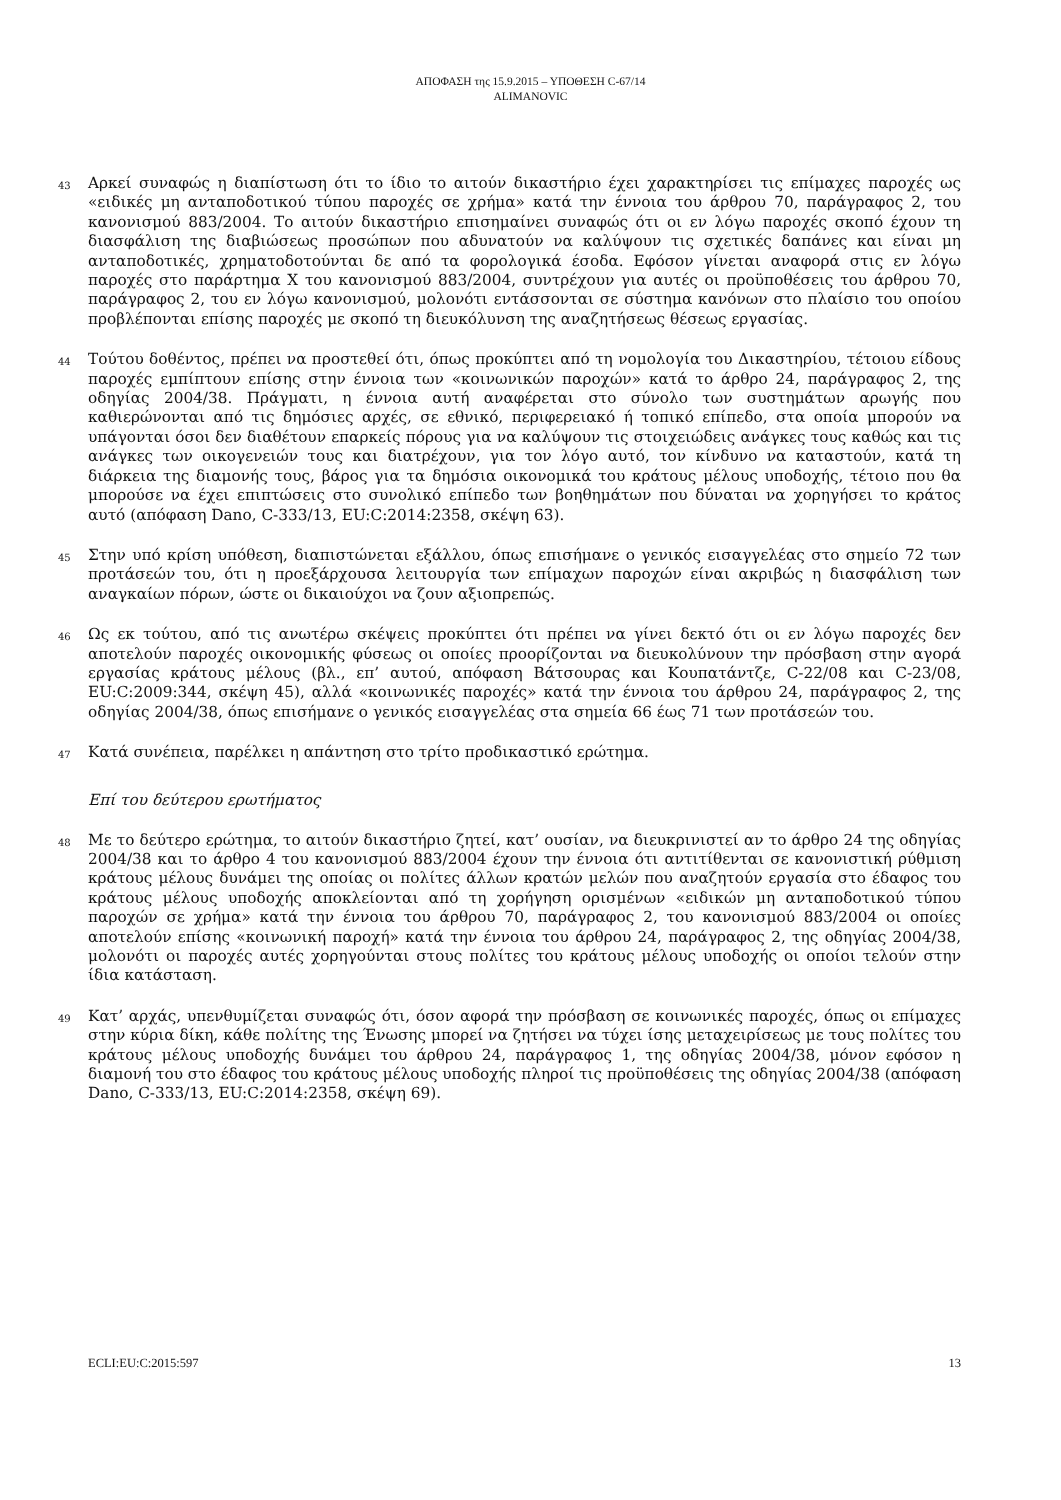ΑΠΟΦΑΣΗ της 15.9.2015 – ΥΠΟΘΕΣΗ C-67/14
ALIMANOVIC
43
Αρκεί συναφώς η διαπίστωση ότι το ίδιο το αιτούν δικαστήριο έχει χαρακτηρίσει τις επίμαχες παροχές ως «ειδικές μη ανταποδοτικού τύπου παροχές σε χρήμα» κατά την έννοια του άρθρου 70, παράγραφος 2, του κανονισμού 883/2004. Το αιτούν δικαστήριο επισημαίνει συναφώς ότι οι εν λόγω παροχές σκοπό έχουν τη διασφάλιση της διαβιώσεως προσώπων που αδυνατούν να καλύψουν τις σχετικές δαπάνες και είναι μη ανταποδοτικές, χρηματοδοτούνται δε από τα φορολογικά έσοδα. Εφόσον γίνεται αναφορά στις εν λόγω παροχές στο παράρτημα X του κανονισμού 883/2004, συντρέχουν για αυτές οι προϋποθέσεις του άρθρου 70, παράγραφος 2, του εν λόγω κανονισμού, μολονότι εντάσσονται σε σύστημα κανόνων στο πλαίσιο του οποίου προβλέπονται επίσης παροχές με σκοπό τη διευκόλυνση της αναζητήσεως θέσεως εργασίας.
44
Τούτου δοθέντος, πρέπει να προστεθεί ότι, όπως προκύπτει από τη νομολογία του Δικαστηρίου, τέτοιου είδους παροχές εμπίπτουν επίσης στην έννοια των «κοινωνικών παροχών» κατά το άρθρο 24, παράγραφος 2, της οδηγίας 2004/38. Πράγματι, η έννοια αυτή αναφέρεται στο σύνολο των συστημάτων αρωγής που καθιερώνονται από τις δημόσιες αρχές, σε εθνικό, περιφερειακό ή τοπικό επίπεδο, στα οποία μπορούν να υπάγονται όσοι δεν διαθέτουν επαρκείς πόρους για να καλύψουν τις στοιχειώδεις ανάγκες τους καθώς και τις ανάγκες των οικογενειών τους και διατρέχουν, για τον λόγο αυτό, τον κίνδυνο να καταστούν, κατά τη διάρκεια της διαμονής τους, βάρος για τα δημόσια οικονομικά του κράτους μέλους υποδοχής, τέτοιο που θα μπορούσε να έχει επιπτώσεις στο συνολικό επίπεδο των βοηθημάτων που δύναται να χορηγήσει το κράτος αυτό (απόφαση Dano, C-333/13, EU:C:2014:2358, σκέψη 63).
45
Στην υπό κρίση υπόθεση, διαπιστώνεται εξάλλου, όπως επισήμανε ο γενικός εισαγγελέας στο σημείο 72 των προτάσεών του, ότι η προεξάρχουσα λειτουργία των επίμαχων παροχών είναι ακριβώς η διασφάλιση των αναγκαίων πόρων, ώστε οι δικαιούχοι να ζουν αξιοπρεπώς.
46
Ως εκ τούτου, από τις ανωτέρω σκέψεις προκύπτει ότι πρέπει να γίνει δεκτό ότι οι εν λόγω παροχές δεν αποτελούν παροχές οικονομικής φύσεως οι οποίες προορίζονται να διευκολύνουν την πρόσβαση στην αγορά εργασίας κράτους μέλους (βλ., επ’ αυτού, απόφαση Βάτσουρας και Κουπατάντζε, C-22/08 και C-23/08, EU:C:2009:344, σκέψη 45), αλλά «κοινωνικές παροχές» κατά την έννοια του άρθρου 24, παράγραφος 2, της οδηγίας 2004/38, όπως επισήμανε ο γενικός εισαγγελέας στα σημεία 66 έως 71 των προτάσεών του.
47
Κατά συνέπεια, παρέλκει η απάντηση στο τρίτο προδικαστικό ερώτημα.
Επί του δεύτερου ερωτήματος
48
Με το δεύτερο ερώτημα, το αιτούν δικαστήριο ζητεί, κατ’ ουσίαν, να διευκρινιστεί αν το άρθρο 24 της οδηγίας 2004/38 και το άρθρο 4 του κανονισμού 883/2004 έχουν την έννοια ότι αντιτίθενται σε κανονιστική ρύθμιση κράτους μέλους δυνάμει της οποίας οι πολίτες άλλων κρατών μελών που αναζητούν εργασία στο έδαφος του κράτους μέλους υποδοχής αποκλείονται από τη χορήγηση ορισμένων «ειδικών μη ανταποδοτικού τύπου παροχών σε χρήμα» κατά την έννοια του άρθρου 70, παράγραφος 2, του κανονισμού 883/2004 οι οποίες αποτελούν επίσης «κοινωνική παροχή» κατά την έννοια του άρθρου 24, παράγραφος 2, της οδηγίας 2004/38, μολονότι οι παροχές αυτές χορηγούνται στους πολίτες του κράτους μέλους υποδοχής οι οποίοι τελούν στην ίδια κατάσταση.
49
Κατ’ αρχάς, υπενθυμίζεται συναφώς ότι, όσον αφορά την πρόσβαση σε κοινωνικές παροχές, όπως οι επίμαχες στην κύρια δίκη, κάθε πολίτης της Ένωσης μπορεί να ζητήσει να τύχει ίσης μεταχειρίσεως με τους πολίτες του κράτους μέλους υποδοχής δυνάμει του άρθρου 24, παράγραφος 1, της οδηγίας 2004/38, μόνον εφόσον η διαμονή του στο έδαφος του κράτους μέλους υποδοχής πληροί τις προϋποθέσεις της οδηγίας 2004/38 (απόφαση Dano, C-333/13, EU:C:2014:2358, σκέψη 69).
ECLI:EU:C:2015:597 13